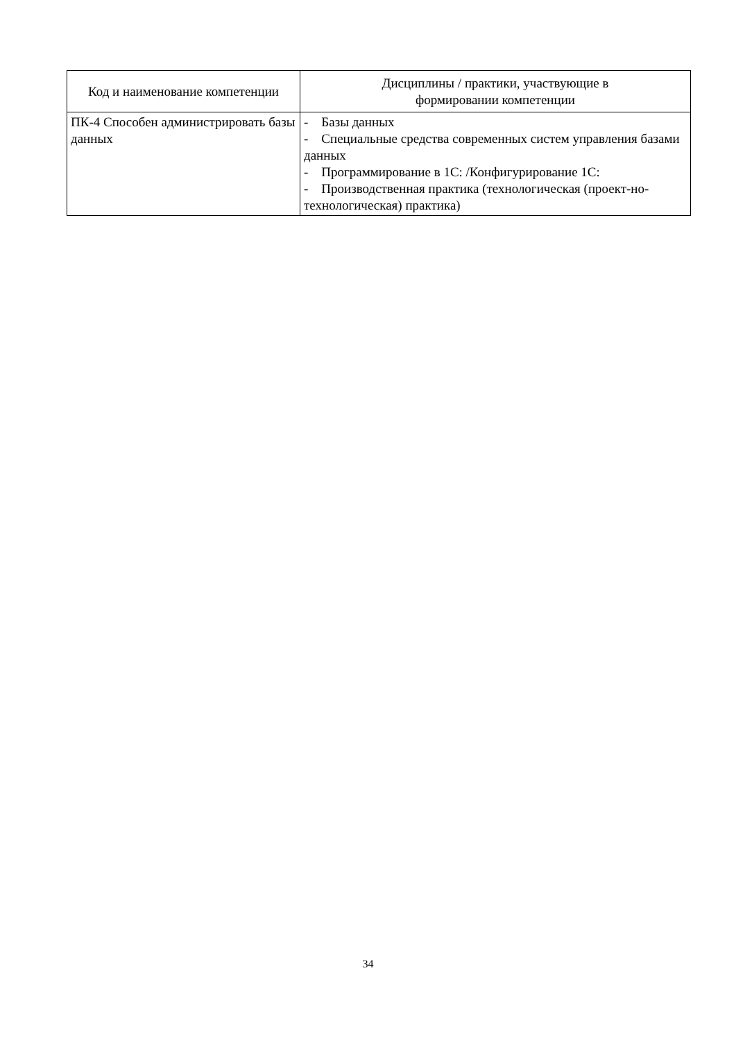| Код и наименование компетенции | Дисциплины / практики, участвующие в формировании компетенции |
| --- | --- |
| ПК-4 Способен администрировать базы данных | - Базы данных - Специальные средства современных систем управления базами данных - Программирование в 1С: /Конфигурирование 1С: - Производственная практика (технологическая (проект-но-технологическая) практика) |
34